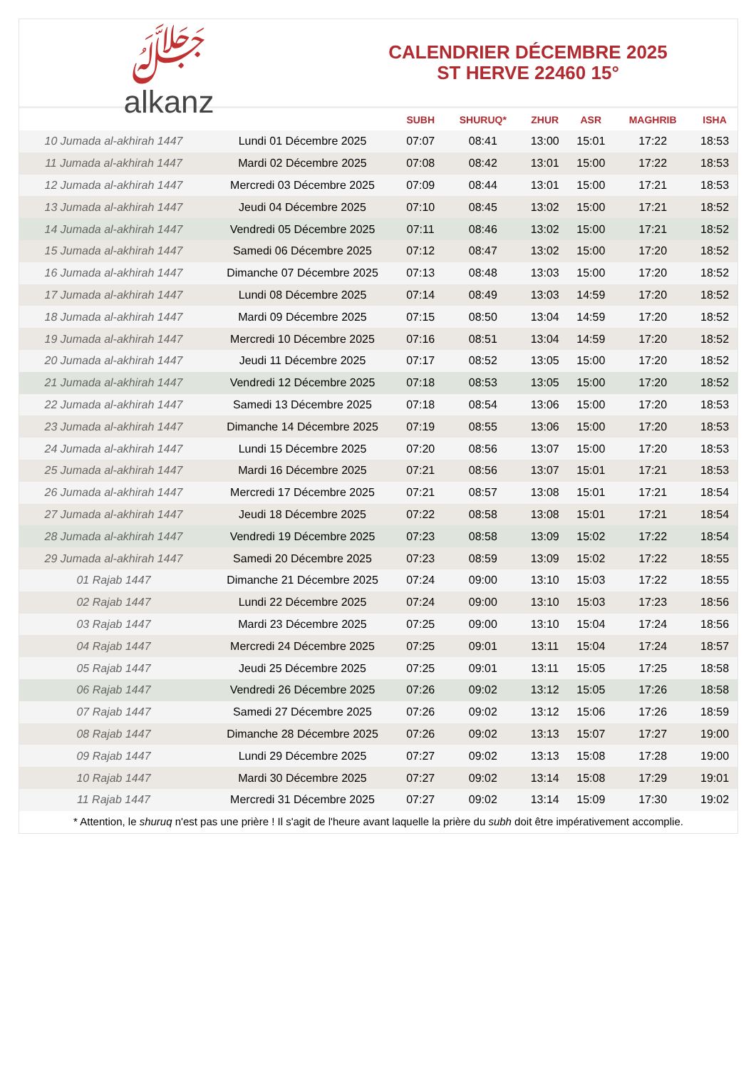ﷻ
alkanz
CALENDRIER DÉCEMBRE 2025
ST HERVE 22460 15°
| | | SUBH | SHURUQ* | ZHUR | ASR | MAGHRIB | ISHA |
| --- | --- | --- | --- | --- | --- | --- | --- |
| 10 Jumada al-akhirah 1447 | Lundi 01 Décembre 2025 | 07:07 | 08:41 | 13:00 | 15:01 | 17:22 | 18:53 |
| 11 Jumada al-akhirah 1447 | Mardi 02 Décembre 2025 | 07:08 | 08:42 | 13:01 | 15:00 | 17:22 | 18:53 |
| 12 Jumada al-akhirah 1447 | Mercredi 03 Décembre 2025 | 07:09 | 08:44 | 13:01 | 15:00 | 17:21 | 18:53 |
| 13 Jumada al-akhirah 1447 | Jeudi 04 Décembre 2025 | 07:10 | 08:45 | 13:02 | 15:00 | 17:21 | 18:52 |
| 14 Jumada al-akhirah 1447 | Vendredi 05 Décembre 2025 | 07:11 | 08:46 | 13:02 | 15:00 | 17:21 | 18:52 |
| 15 Jumada al-akhirah 1447 | Samedi 06 Décembre 2025 | 07:12 | 08:47 | 13:02 | 15:00 | 17:20 | 18:52 |
| 16 Jumada al-akhirah 1447 | Dimanche 07 Décembre 2025 | 07:13 | 08:48 | 13:03 | 15:00 | 17:20 | 18:52 |
| 17 Jumada al-akhirah 1447 | Lundi 08 Décembre 2025 | 07:14 | 08:49 | 13:03 | 14:59 | 17:20 | 18:52 |
| 18 Jumada al-akhirah 1447 | Mardi 09 Décembre 2025 | 07:15 | 08:50 | 13:04 | 14:59 | 17:20 | 18:52 |
| 19 Jumada al-akhirah 1447 | Mercredi 10 Décembre 2025 | 07:16 | 08:51 | 13:04 | 14:59 | 17:20 | 18:52 |
| 20 Jumada al-akhirah 1447 | Jeudi 11 Décembre 2025 | 07:17 | 08:52 | 13:05 | 15:00 | 17:20 | 18:52 |
| 21 Jumada al-akhirah 1447 | Vendredi 12 Décembre 2025 | 07:18 | 08:53 | 13:05 | 15:00 | 17:20 | 18:52 |
| 22 Jumada al-akhirah 1447 | Samedi 13 Décembre 2025 | 07:18 | 08:54 | 13:06 | 15:00 | 17:20 | 18:53 |
| 23 Jumada al-akhirah 1447 | Dimanche 14 Décembre 2025 | 07:19 | 08:55 | 13:06 | 15:00 | 17:20 | 18:53 |
| 24 Jumada al-akhirah 1447 | Lundi 15 Décembre 2025 | 07:20 | 08:56 | 13:07 | 15:00 | 17:20 | 18:53 |
| 25 Jumada al-akhirah 1447 | Mardi 16 Décembre 2025 | 07:21 | 08:56 | 13:07 | 15:01 | 17:21 | 18:53 |
| 26 Jumada al-akhirah 1447 | Mercredi 17 Décembre 2025 | 07:21 | 08:57 | 13:08 | 15:01 | 17:21 | 18:54 |
| 27 Jumada al-akhirah 1447 | Jeudi 18 Décembre 2025 | 07:22 | 08:58 | 13:08 | 15:01 | 17:21 | 18:54 |
| 28 Jumada al-akhirah 1447 | Vendredi 19 Décembre 2025 | 07:23 | 08:58 | 13:09 | 15:02 | 17:22 | 18:54 |
| 29 Jumada al-akhirah 1447 | Samedi 20 Décembre 2025 | 07:23 | 08:59 | 13:09 | 15:02 | 17:22 | 18:55 |
| 01 Rajab 1447 | Dimanche 21 Décembre 2025 | 07:24 | 09:00 | 13:10 | 15:03 | 17:22 | 18:55 |
| 02 Rajab 1447 | Lundi 22 Décembre 2025 | 07:24 | 09:00 | 13:10 | 15:03 | 17:23 | 18:56 |
| 03 Rajab 1447 | Mardi 23 Décembre 2025 | 07:25 | 09:00 | 13:10 | 15:04 | 17:24 | 18:56 |
| 04 Rajab 1447 | Mercredi 24 Décembre 2025 | 07:25 | 09:01 | 13:11 | 15:04 | 17:24 | 18:57 |
| 05 Rajab 1447 | Jeudi 25 Décembre 2025 | 07:25 | 09:01 | 13:11 | 15:05 | 17:25 | 18:58 |
| 06 Rajab 1447 | Vendredi 26 Décembre 2025 | 07:26 | 09:02 | 13:12 | 15:05 | 17:26 | 18:58 |
| 07 Rajab 1447 | Samedi 27 Décembre 2025 | 07:26 | 09:02 | 13:12 | 15:06 | 17:26 | 18:59 |
| 08 Rajab 1447 | Dimanche 28 Décembre 2025 | 07:26 | 09:02 | 13:13 | 15:07 | 17:27 | 19:00 |
| 09 Rajab 1447 | Lundi 29 Décembre 2025 | 07:27 | 09:02 | 13:13 | 15:08 | 17:28 | 19:00 |
| 10 Rajab 1447 | Mardi 30 Décembre 2025 | 07:27 | 09:02 | 13:14 | 15:08 | 17:29 | 19:01 |
| 11 Rajab 1447 | Mercredi 31 Décembre 2025 | 07:27 | 09:02 | 13:14 | 15:09 | 17:30 | 19:02 |
* Attention, le shuruq n'est pas une prière ! Il s'agit de l'heure avant laquelle la prière du subh doit être impérativement accomplie.